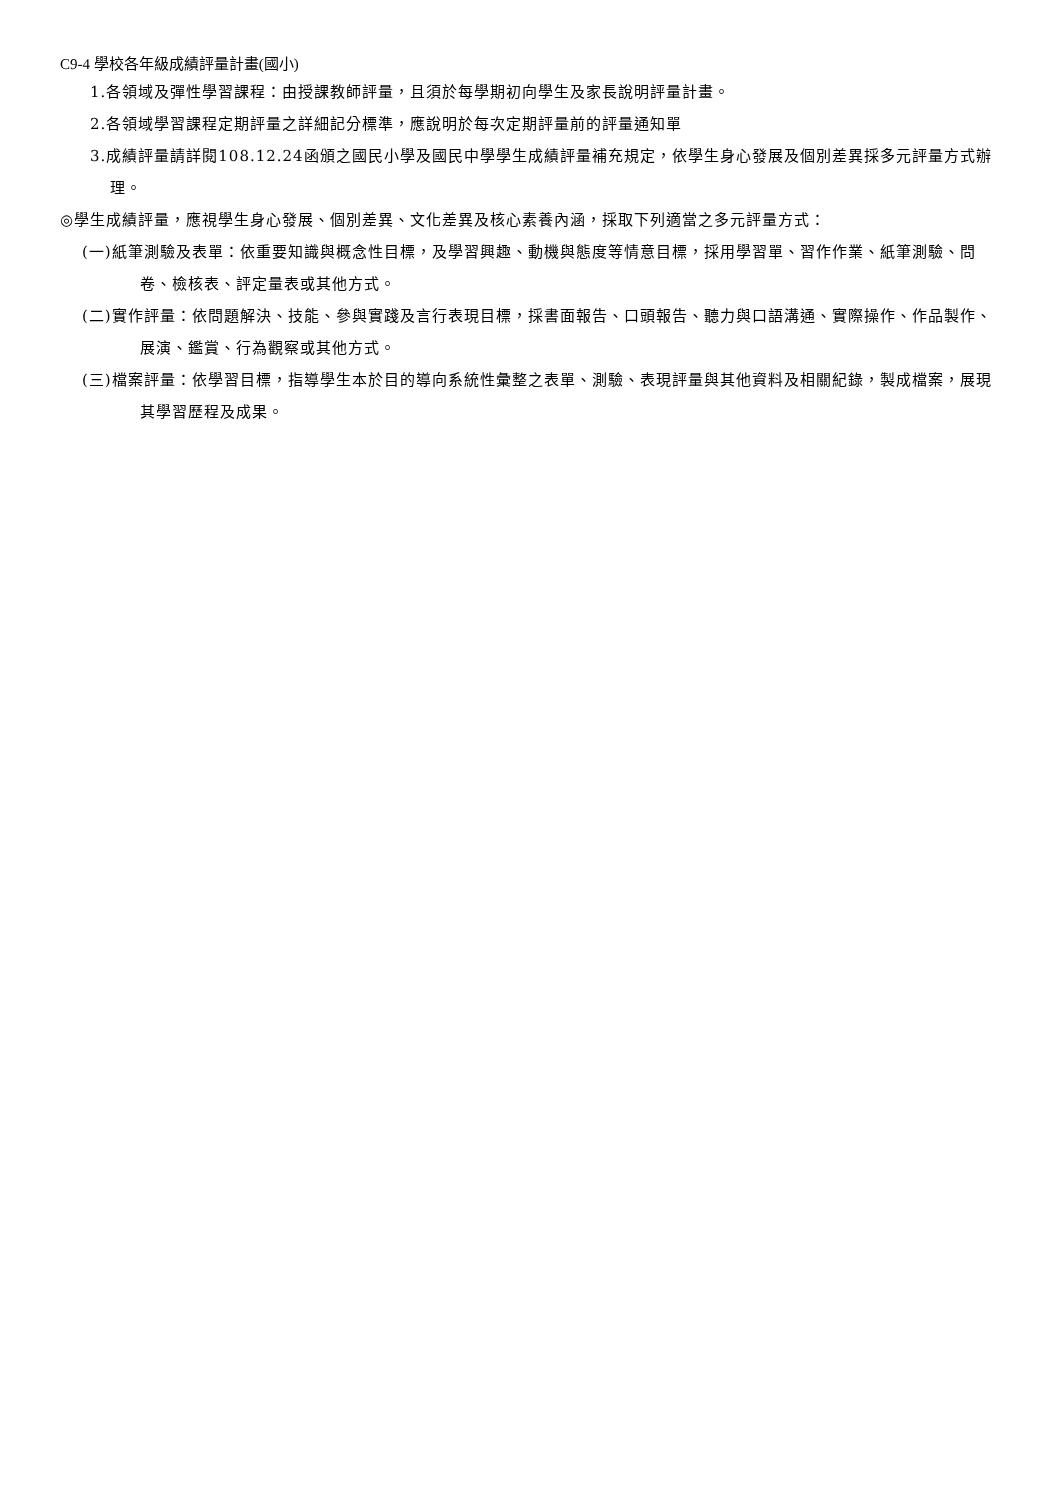C9-4 學校各年級成績評量計畫(國小)
1.各領域及彈性學習課程：由授課教師評量，且須於每學期初向學生及家長說明評量計畫。
2.各領域學習課程定期評量之詳細記分標準，應說明於每次定期評量前的評量通知單
3.成績評量請詳閱108.12.24函頒之國民小學及國民中學學生成績評量補充規定，依學生身心發展及個別差異採多元評量方式辦理。
◎學生成績評量，應視學生身心發展、個別差異、文化差異及核心素養內涵，採取下列適當之多元評量方式：
(一)紙筆測驗及表單：依重要知識與概念性目標，及學習興趣、動機與態度等情意目標，採用學習單、習作作業、紙筆測驗、問卷、檢核表、評定量表或其他方式。
(二)實作評量：依問題解決、技能、參與實踐及言行表現目標，採書面報告、口頭報告、聽力與口語溝通、實際操作、作品製作、展演、鑑賞、行為觀察或其他方式。
(三)檔案評量：依學習目標，指導學生本於目的導向系統性彙整之表單、測驗、表現評量與其他資料及相關紀錄，製成檔案，展現其學習歷程及成果。